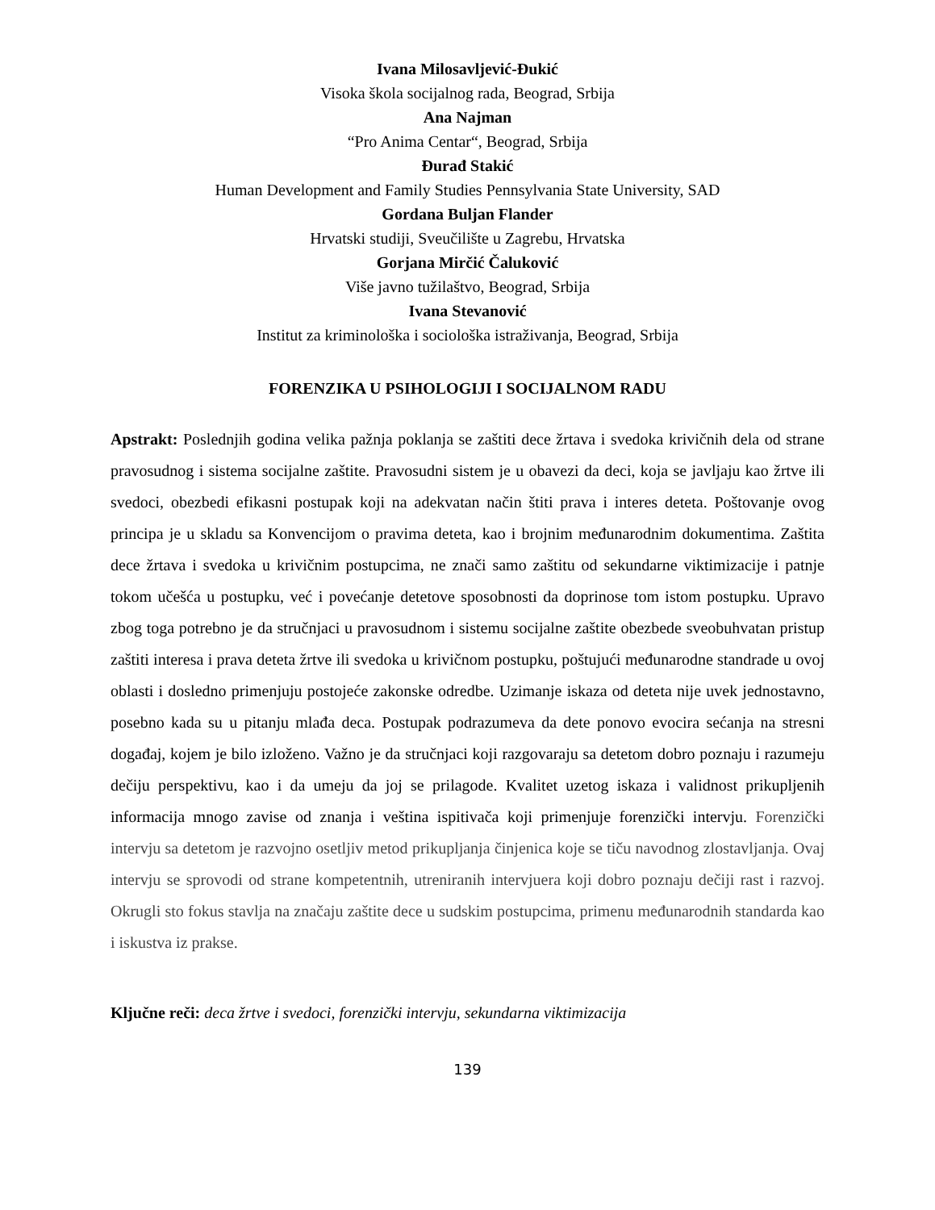Ivana Milosavljević-Đukić
Visoka škola socijalnog rada, Beograd, Srbija
Ana Najman
“Pro Anima Centar“, Beograd, Srbija
Đurađ Stakić
Human Development and Family Studies Pennsylvania State University, SAD
Gordana Buljan Flander
Hrvatski studiji, Sveučilište u Zagrebu, Hrvatska
Gorjana Mirčić Čaluković
Više javno tužilaštvo, Beograd, Srbija
Ivana Stevanović
Institut za kriminološka i sociološka istraživanja, Beograd, Srbija
FORENZIKA U PSIHOLOGIJI I SOCIJALNOM RADU
Apstrakt: Poslednjih godina velika pažnja poklanja se zaštiti dece žrtava i svedoka krivičnih dela od strane pravosudnog i sistema socijalne zaštite. Pravosudni sistem je u obavezi da deci, koja se javljaju kao žrtve ili svedoci, obezbedi efikasni postupak koji na adekvatan način štiti prava i interes deteta. Poštovanje ovog principa je u skladu sa Konvencijom o pravima deteta, kao i brojnim međunarodnim dokumentima. Zaštita dece žrtava i svedoka u krivičnim postupcima, ne znači samo zaštitu od sekundarne viktimizacije i patnje tokom učešća u postupku, već i povećanje detetove sposobnosti da doprinose tom istom postupku. Upravo zbog toga potrebno je da stručnjaci u pravosudnom i sistemu socijalne zaštite obezbede sveobuhvatan pristup zaštiti interesa i prava deteta žrtve ili svedoka u krivičnom postupku, poštujući međunarodne standrade u ovoj oblasti i dosledno primenjuju postojeće zakonske odredbe. Uzimanje iskaza od deteta nije uvek jednostavno, posebno kada su u pitanju mlađa deca. Postupak podrazumeva da dete ponovo evocira sećanja na stresni događaj, kojem je bilo izloženo. Važno je da stručnjaci koji razgovaraju sa detetom dobro poznaju i razumeju dečiju perspektivu, kao i da umeju da joj se prilagode. Kvalitet uzetog iskaza i validnost prikupljenih informacija mnogo zavise od znanja i veština ispitivača koji primenjuje forenzički intervju. Forenzički intervju sa detetom je razvojno osetljiv metod prikupljanja činjenica koje se tiču navodnog zlostavljanja. Ovaj intervju se sprovodi od strane kompetentnih, utreniranih intervjuera koji dobro poznaju dečiji rast i razvoj. Okrugli sto fokus stavlja na značaju zaštite dece u sudskim postupcima, primenu međunarodnih standarda kao i iskustva iz prakse.
Ključne reči: deca žrtve i svedoci, forenzički intervju, sekundarna viktimizacija
139